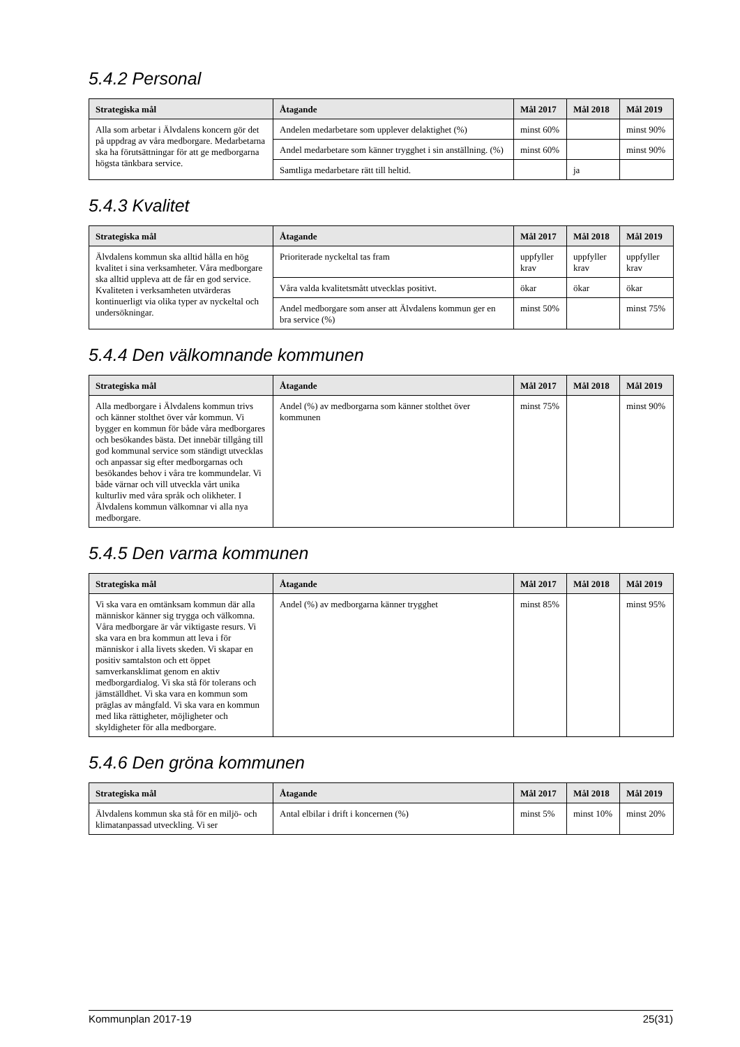5.4.2 Personal
| Strategiska mål | Åtagande | Mål 2017 | Mål 2018 | Mål 2019 |
| --- | --- | --- | --- | --- |
| Alla som arbetar i Älvdalens koncern gör det på uppdrag av våra medborgare. Medarbetarna ska ha förutsättningar för att ge medborgarna högsta tänkbara service. | Andelen medarbetare som upplever delaktighet (%) | minst 60% | | minst 90% |
| | Andel medarbetare som känner trygghet i sin anställning. (%) | minst 60% | | minst 90% |
| | Samtliga medarbetare rätt till heltid. | | ja | |
5.4.3 Kvalitet
| Strategiska mål | Åtagande | Mål 2017 | Mål 2018 | Mål 2019 |
| --- | --- | --- | --- | --- |
| Älvdalens kommun ska alltid hålla en hög kvalitet i sina verksamheter. Våra medborgare ska alltid uppleva att de får en god service. Kvaliteten i verksamheten utvärderas kontinuerligt via olika typer av nyckeltal och undersökningar. | Prioriterade nyckeltal tas fram | uppfyller krav | uppfyller krav | uppfyller krav |
| | Våra valda kvalitetsmått utvecklas positivt. | ökar | ökar | ökar |
| | Andel medborgare som anser att Älvdalens kommun ger en bra service (%) | minst 50% | | minst 75% |
5.4.4 Den välkomnande kommunen
| Strategiska mål | Åtagande | Mål 2017 | Mål 2018 | Mål 2019 |
| --- | --- | --- | --- | --- |
| Alla medborgare i Älvdalens kommun trivs och känner stolthet över vår kommun. Vi bygger en kommun för både våra medborgares och besökandes bästa. Det innebär tillgång till god kommunal service som ständigt utvecklas och anpassar sig efter medborgarnas och besökandes behov i våra tre kommundelar. Vi både värnar och vill utveckla vårt unika kulturliv med våra språk och olikheter. I Älvdalens kommun välkomnar vi alla nya medborgare. | Andel (%) av medborgarna som känner stolthet över kommunen | minst 75% | | minst 90% |
5.4.5 Den varma kommunen
| Strategiska mål | Åtagande | Mål 2017 | Mål 2018 | Mål 2019 |
| --- | --- | --- | --- | --- |
| Vi ska vara en omtänksam kommun där alla människor känner sig trygga och välkomna. Våra medborgare är vår viktigaste resurs. Vi ska vara en bra kommun att leva i för människor i alla livets skeden. Vi skapar en positiv samtalston och ett öppet samverkansklimat genom en aktiv medborgardialog. Vi ska stå för tolerans och jämställdhet. Vi ska vara en kommun som präglas av mångfald. Vi ska vara en kommun med lika rättigheter, möjligheter och skyldigheter för alla medborgare. | Andel (%) av medborgarna känner trygghet | minst 85% | | minst 95% |
5.4.6 Den gröna kommunen
| Strategiska mål | Åtagande | Mål 2017 | Mål 2018 | Mål 2019 |
| --- | --- | --- | --- | --- |
| Älvdalens kommun ska stå för en miljö- och klimatanpassad utveckling. Vi ser | Antal elbilar i drift i koncernen (%) | minst 5% | minst 10% | minst 20% |
Kommunplan 2017-19 25(31)